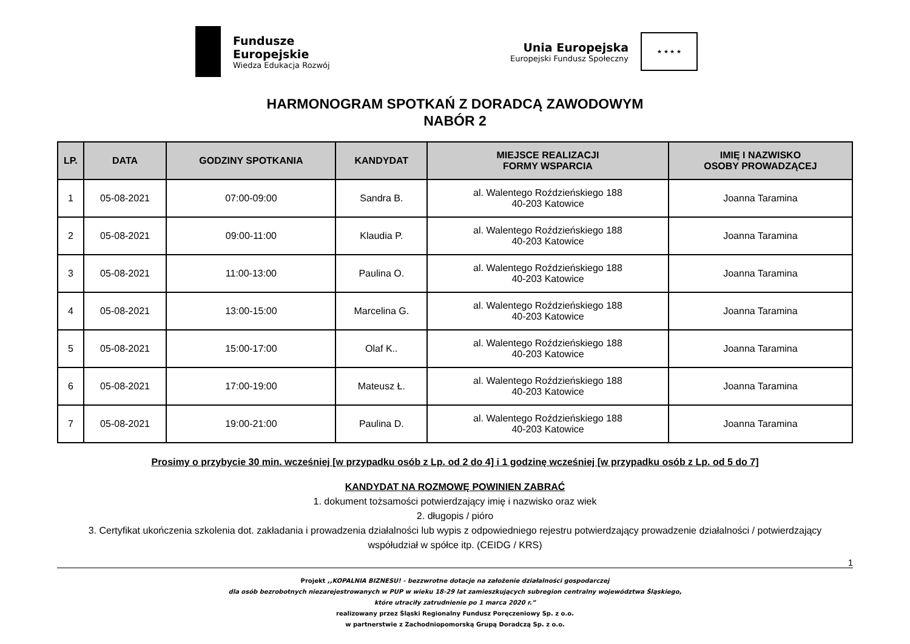Fundusze
Europejskie
Wiedza Edukacja Rozwój
Unia Europejska
Europejski Fundusz Społeczny
★ ★ ★ ★
HARMONOGRAM SPOTKAŃ Z DORADCĄ ZAWODOWYM
NABÓR 2
| LP. | DATA | GODZINY SPOTKANIA | KANDYDAT | MIEJSCE REALIZACJI FORMY WSPARCIA | IMIĘ I NAZWISKO OSOBY PROWADZĄCEJ |
| --- | --- | --- | --- | --- | --- |
| 1 | 05-08-2021 | 07:00-09:00 | Sandra B. | al. Walentego Roździeńskiego 188 40-203 Katowice | Joanna Taramina |
| 2 | 05-08-2021 | 09:00-11:00 | Klaudia P. | al. Walentego Roździeńskiego 188 40-203 Katowice | Joanna Taramina |
| 3 | 05-08-2021 | 11:00-13:00 | Paulina O. | al. Walentego Roździeńskiego 188 40-203 Katowice | Joanna Taramina |
| 4 | 05-08-2021 | 13:00-15:00 | Marcelina G. | al. Walentego Roździeńskiego 188 40-203 Katowice | Joanna Taramina |
| 5 | 05-08-2021 | 15:00-17:00 | Olaf K.. | al. Walentego Roździeńskiego 188 40-203 Katowice | Joanna Taramina |
| 6 | 05-08-2021 | 17:00-19:00 | Mateusz Ł. | al. Walentego Roździeńskiego 188 40-203 Katowice | Joanna Taramina |
| 7 | 05-08-2021 | 19:00-21:00 | Paulina D. | al. Walentego Roździeńskiego 188 40-203 Katowice | Joanna Taramina |
Prosimy o przybycie 30 min. wcześniej [w przypadku osób z Lp. od 2 do 4] i 1 godzinę wcześniej [w przypadku osób z Lp. od 5 do 7]
KANDYDAT NA ROZMOWĘ POWINIEN ZABRAĆ
1. dokument tożsamości potwierdzający imię i nazwisko oraz wiek
2. długopis / pióro
3. Certyfikat ukończenia szkolenia dot. zakładania i prowadzenia działalności lub wypis z odpowiedniego rejestru potwierdzający prowadzenie działalności / potwierdzający współudział w spółce itp. (CEIDG / KRS)
1
Projekt ,,KOPALNIA BIZNESU! - bezzwrotne dotacje na założenie działalności gospodarczej
dla osób bezrobotnych niezarejestrowanych w PUP w wieku 18-29 lat zamieszkujących subregion centralny województwa Śląskiego,
które utraciły zatrudnienie po 1 marca 2020 r.”
realizowany przez Śląski Regionalny Fundusz Poręczeniowy Sp. z o.o.
w partnerstwie z Zachodniopomorską Grupą Doradczą Sp. z o.o.